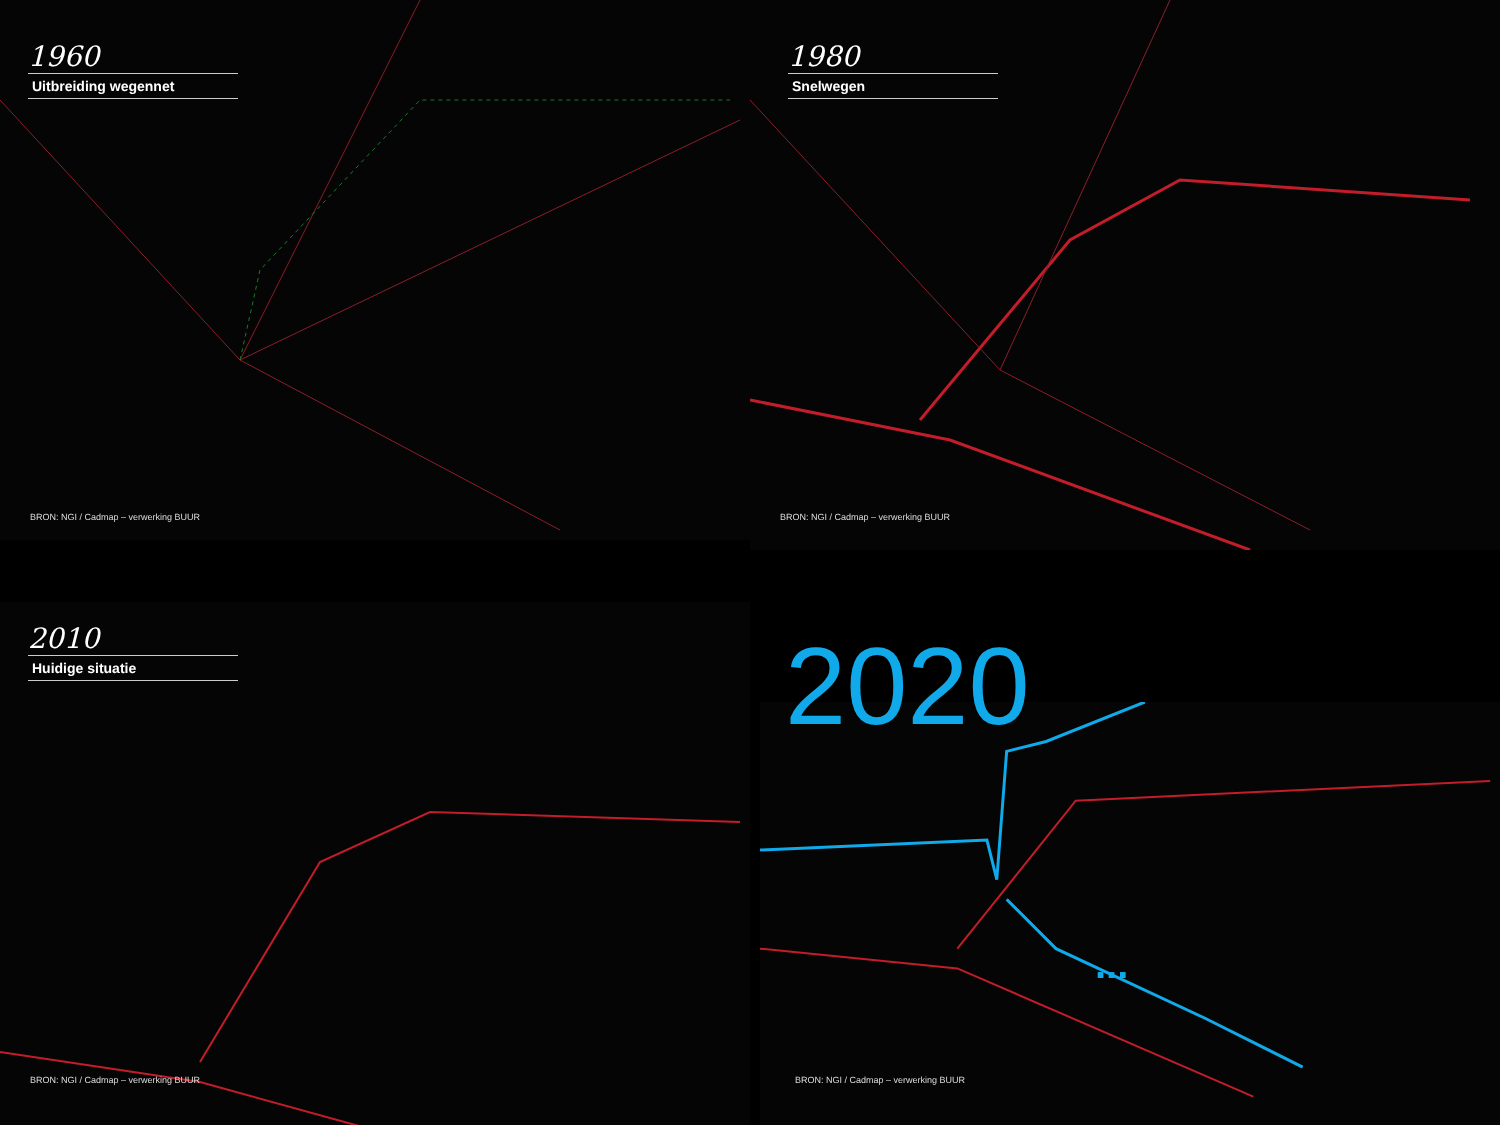1960
Uitbreiding wegennet
BRON: NGI / Cadmap – verwerking BUUR
1980
Snelwegen
BRON: NGI / Cadmap – verwerking BUUR
2010
Huidige situatie
BRON: NGI / Cadmap – verwerking BUUR
2020
...
BRON: NGI / Cadmap – verwerking BUUR